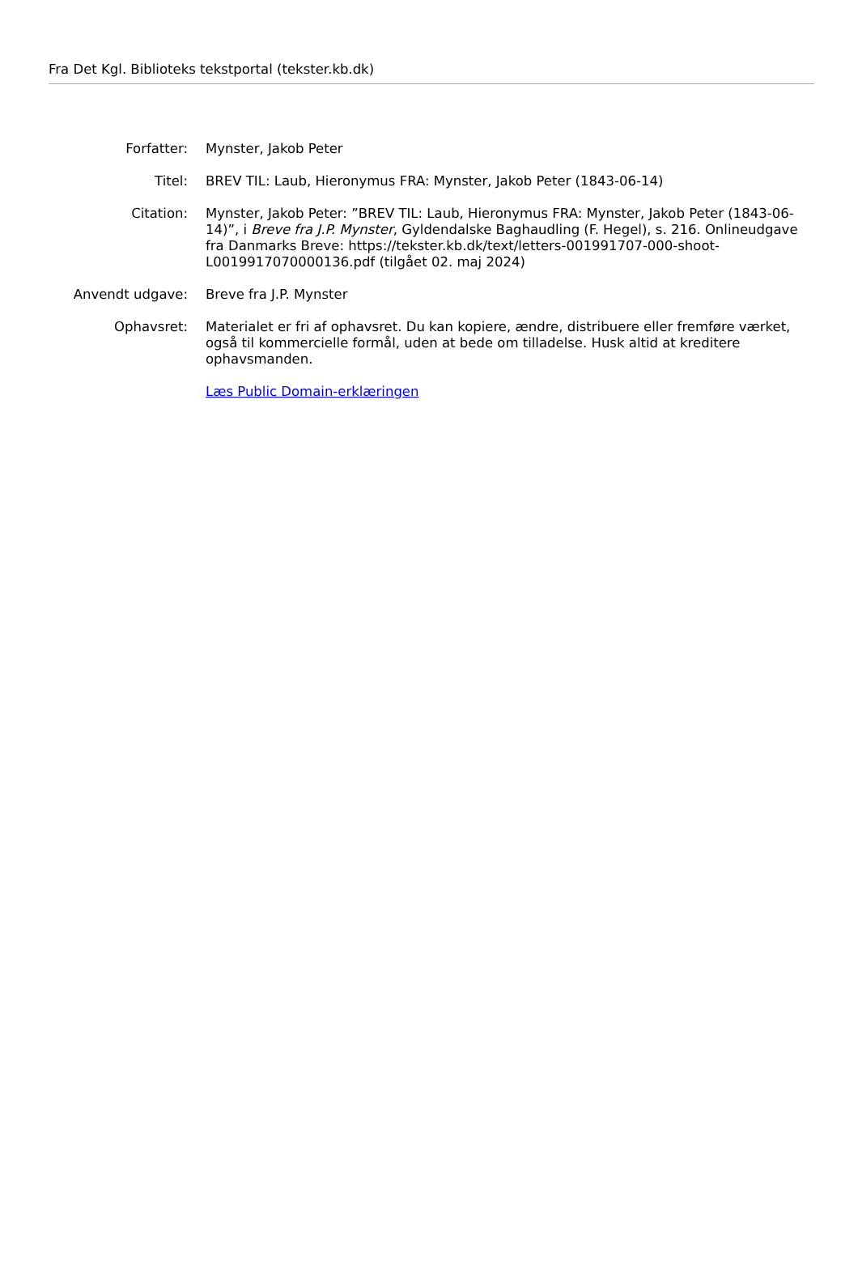Fra Det Kgl. Biblioteks tekstportal (tekster.kb.dk)
Forfatter: Mynster, Jakob Peter
Titel: BREV TIL: Laub, Hieronymus FRA: Mynster, Jakob Peter (1843-06-14)
Citation: Mynster, Jakob Peter: ”BREV TIL: Laub, Hieronymus FRA: Mynster, Jakob Peter (1843-06-14)”, i Breve fra J.P. Mynster, Gyldendalske Baghaudling (F. Hegel), s. 216. Onlineudgave fra Danmarks Breve: https://tekster.kb.dk/text/letters-001991707-000-shoot-L0019917070000136.pdf (tilgået 02. maj 2024)
Anvendt udgave: Breve fra J.P. Mynster
Ophavsret: Materialet er fri af ophavsret. Du kan kopiere, ændre, distribuere eller fremføre værket, også til kommercielle formål, uden at bede om tilladelse. Husk altid at kreditere ophavsmanden.
Læs Public Domain-erklæringen